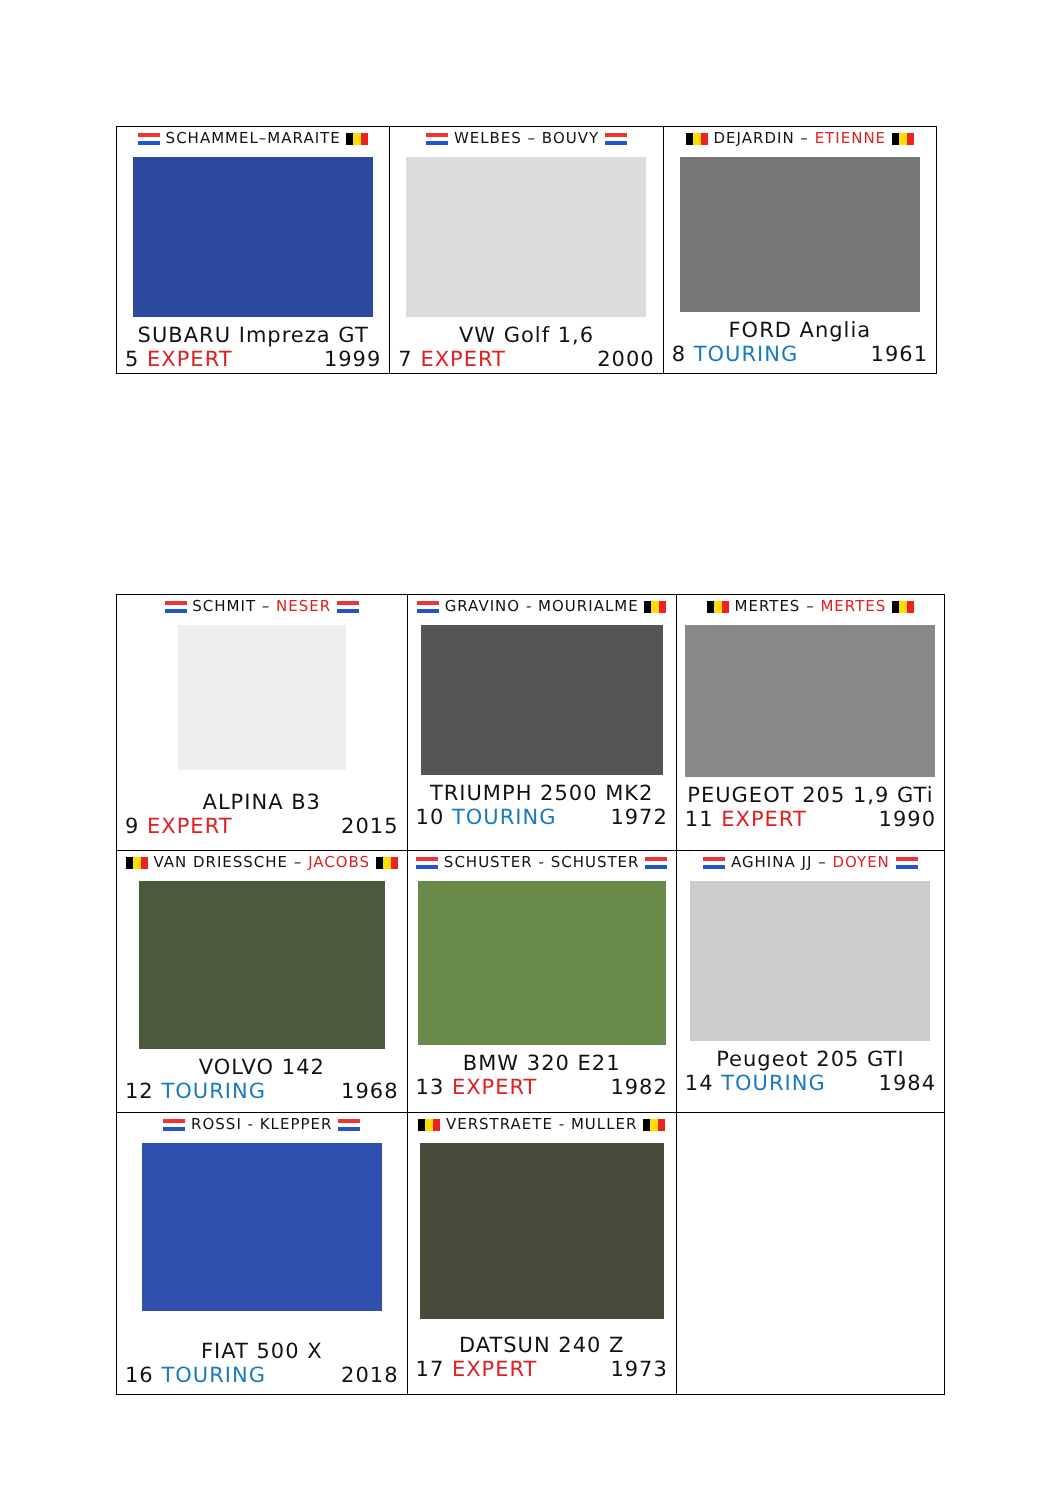| SCHAMMEL–MARAITE SUBARU Impreza GT 5 EXPERT 1999 | WELBES – BOUVY VW Golf 1,6 7 EXPERT 2000 | DEJARDIN – ETIENNE FORD Anglia 8 TOURING 1961 |
| SCHMIT – NESER ALPINA B3 9 EXPERT 2015 | GRAVINO - MOURIALME TRIUMPH 2500 MK2 10 TOURING 1972 | MERTES – MERTES PEUGEOT 205 1,9 GTi 11 EXPERT 1990 |
| VAN DRIESSCHE – JACOBS VOLVO 142 12 TOURING 1968 | SCHUSTER - SCHUSTER BMW 320 E21 13 EXPERT 1982 | AGHINA JJ – DOYEN Peugeot 205 GTI 14 TOURING 1984 |
| ROSSI - KLEPPER FIAT 500 X 16 TOURING 2018 | VERSTRAETE - MULLER DATSUN 240 Z 17 EXPERT 1973 | |